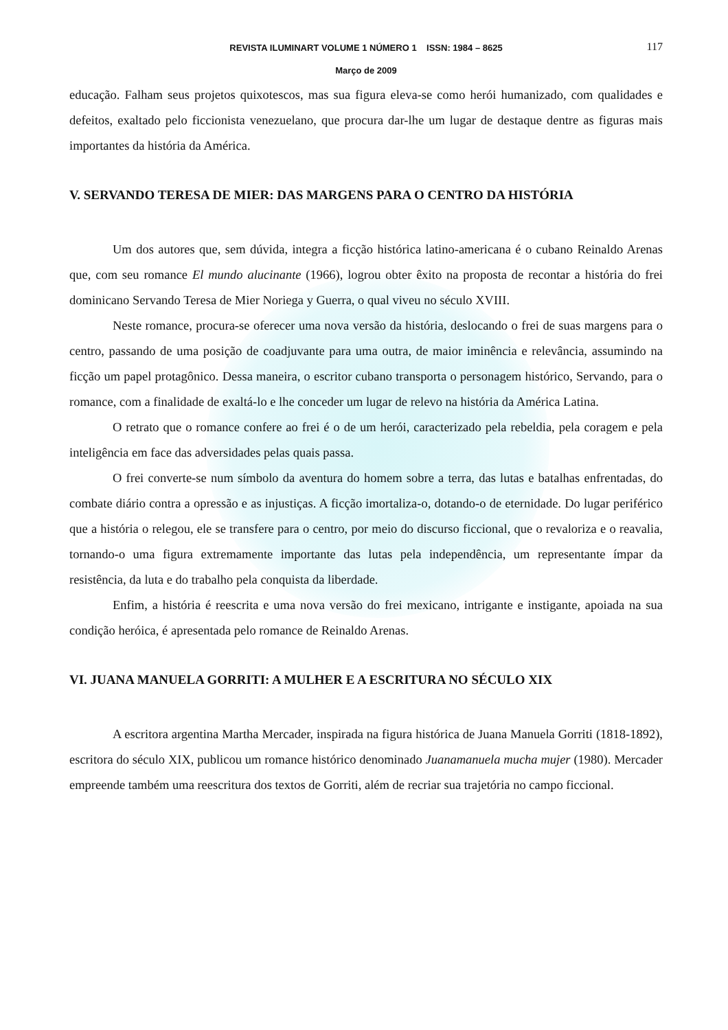REVISTA ILUMINART VOLUME 1 NÚMERO 1 ISSN: 1984 – 8625 117
Março de 2009
educação. Falham seus projetos quixotescos, mas sua figura eleva-se como herói humanizado, com qualidades e defeitos, exaltado pelo ficcionista venezuelano, que procura dar-lhe um lugar de destaque dentre as figuras mais importantes da história da América.
V. SERVANDO TERESA DE MIER: DAS MARGENS PARA O CENTRO DA HISTÓRIA
Um dos autores que, sem dúvida, integra a ficção histórica latino-americana é o cubano Reinaldo Arenas que, com seu romance El mundo alucinante (1966), logrou obter êxito na proposta de recontar a história do frei dominicano Servando Teresa de Mier Noriega y Guerra, o qual viveu no século XVIII.
Neste romance, procura-se oferecer uma nova versão da história, deslocando o frei de suas margens para o centro, passando de uma posição de coadjuvante para uma outra, de maior iminência e relevância, assumindo na ficção um papel protagônico. Dessa maneira, o escritor cubano transporta o personagem histórico, Servando, para o romance, com a finalidade de exaltá-lo e lhe conceder um lugar de relevo na história da América Latina.
O retrato que o romance confere ao frei é o de um herói, caracterizado pela rebeldia, pela coragem e pela inteligência em face das adversidades pelas quais passa.
O frei converte-se num símbolo da aventura do homem sobre a terra, das lutas e batalhas enfrentadas, do combate diário contra a opressão e as injustiças. A ficção imortaliza-o, dotando-o de eternidade. Do lugar periférico que a história o relegou, ele se transfere para o centro, por meio do discurso ficcional, que o revaloriza e o reavalia, tornando-o uma figura extremamente importante das lutas pela independência, um representante ímpar da resistência, da luta e do trabalho pela conquista da liberdade.
Enfim, a história é reescrita e uma nova versão do frei mexicano, intrigante e instigante, apoiada na sua condição heróica, é apresentada pelo romance de Reinaldo Arenas.
VI. JUANA MANUELA GORRITI: A MULHER E A ESCRITURA NO SÉCULO XIX
A escritora argentina Martha Mercader, inspirada na figura histórica de Juana Manuela Gorriti (1818-1892), escritora do século XIX, publicou um romance histórico denominado Juanamanuela mucha mujer (1980). Mercader empreende também uma reescritura dos textos de Gorriti, além de recriar sua trajetória no campo ficcional.